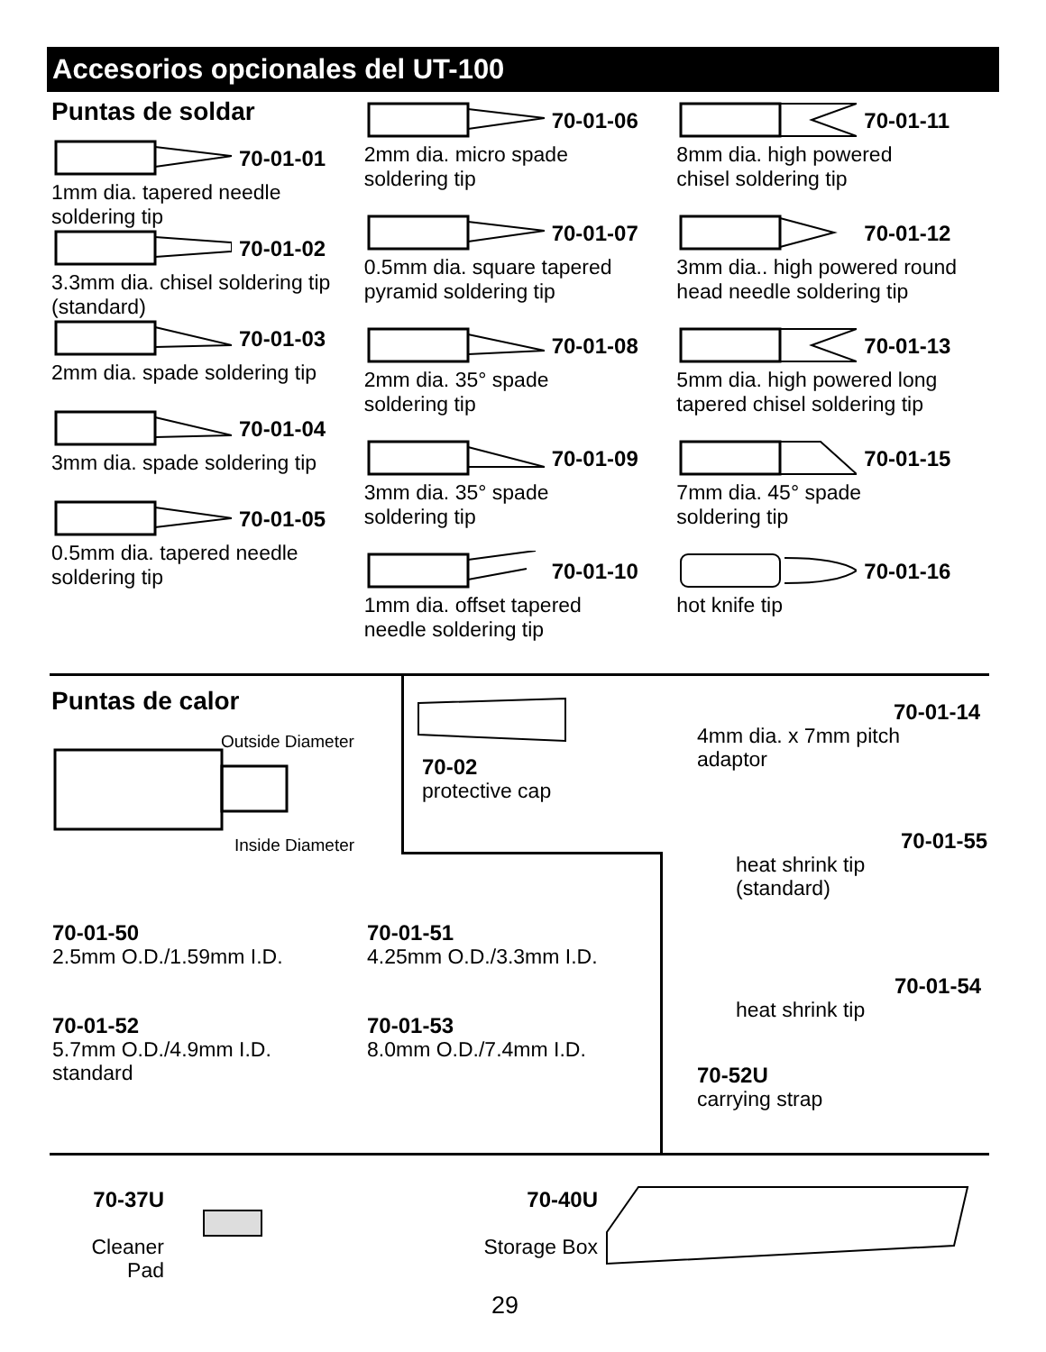Accesorios opcionales del UT-100
Puntas de soldar
70-01-01
1mm dia. tapered needle
soldering tip
70-01-02
3.3mm dia. chisel soldering tip
(standard)
70-01-03
2mm dia. spade soldering tip
70-01-04
3mm dia. spade soldering tip
70-01-05
0.5mm dia. tapered needle
soldering tip
70-01-06
2mm dia. micro spade
soldering tip
70-01-07
0.5mm dia. square tapered
pyramid soldering tip
70-01-08
2mm dia. 35° spade
soldering tip
70-01-09
3mm dia. 35° spade
soldering tip
70-01-10
1mm dia. offset tapered
needle soldering tip
70-01-11
8mm dia. high powered
chisel soldering tip
70-01-12
3mm dia.. high powered round
head needle soldering tip
70-01-13
5mm dia. high powered long
tapered chisel soldering tip
70-01-15
7mm dia. 45° spade
soldering tip
70-01-16
hot knife tip
Puntas de calor
Outside Diameter
Inside Diameter
70-02
protective cap
70-01-50
2.5mm O.D./1.59mm I.D.
70-01-51
4.25mm O.D./3.3mm I.D.
70-01-52
5.7mm O.D./4.9mm I.D.
standard
70-01-53
8.0mm O.D./7.4mm I.D.
70-01-14
4mm dia. x 7mm pitch
adaptor
70-01-55
heat shrink tip
(standard)
70-01-54
heat shrink tip
70-52U
carrying strap
70-37U
Cleaner Pad
70-40U
Storage Box
29